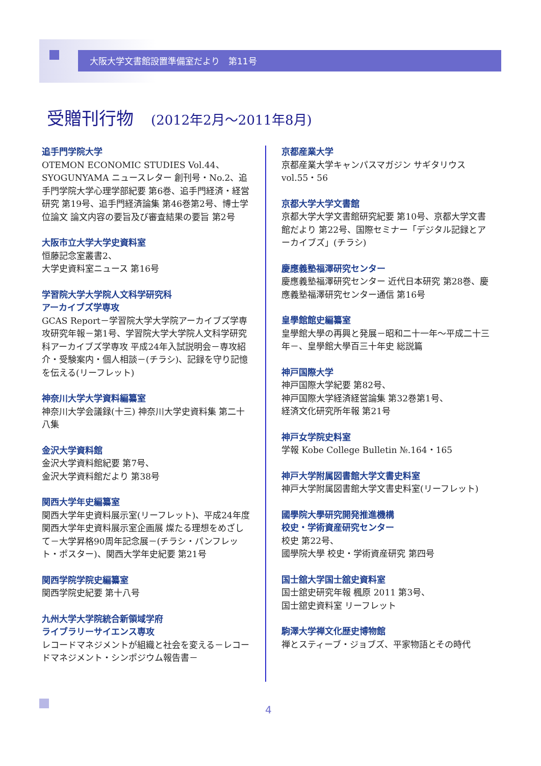大阪大学文書館設置準備室だより　第11号
受贈刊行物　(2012年2月～2011年8月)
追手門学院大学
OTEMON ECONOMIC STUDIES Vol.44、SYOGUNYAMA ニュースレター 創刊号・No.2、追手門学院大学心理学部紀要 第6巻、追手門経済・経営研究 第19号、追手門経済論集 第46巻第2号、博士学位論文 論文内容の要旨及び審査結果の要旨 第2号
大阪市立大学大学史資料室
恒藤記念室叢書2、
大学史資料室ニュース 第16号
学習院大学大学院人文科学研究科
アーカイブズ学専攻
GCAS Report－学習院大学大学院アーカイブズ学専攻研究年報－第1号、学習院大学大学院人文科学研究科アーカイブズ学専攻 平成24年入試説明会－専攻紹介・受験案内・個人相談－(チラシ)、記録を守り記憶を伝える(リーフレット)
神奈川大学大学資料編纂室
神奈川大学会議録(十三) 神奈川大学史資料集 第二十八集
金沢大学資料館
金沢大学資料館紀要 第7号、
金沢大学資料館だより 第38号
関西大学年史編纂室
関西大学年史資料展示室(リーフレット)、平成24年度関西大学年史資料展示室企画展 燦たる理想をめざして－大学昇格90周年記念展－(チラシ・パンフレット・ポスター)、関西大学年史紀要 第21号
関西学院学院史編纂室
関西学院史紀要 第十八号
九州大学大学院統合新領域学府
ライブラリーサイエンス専攻
レコードマネジメントが組織と社会を変える－レコードマネジメント・シンポジウム報告書－
京都産業大学
京都産業大学キャンパスマガジン サギタリウス vol.55・56
京都大学大学文書館
京都大学大学文書館研究紀要 第10号、京都大学文書館だより 第22号、国際セミナー「デジタル記録とアーカイブズ」(チラシ)
慶應義塾福澤研究センター
慶應義塾福澤研究センター 近代日本研究 第28巻、慶應義塾福澤研究センター通信 第16号
皇學館館史編纂室
皇學館大學の再興と発展－昭和二十一年～平成二十三年－、皇學館大學百三十年史 総説篇
神戸国際大学
神戸国際大学紀要 第82号、
神戸国際大学経済経営論集 第32巻第1号、
経済文化研究所年報 第21号
神戸女学院史料室
学報 Kobe College Bulletin №.164・165
神戸大学附属図書館大学文書史料室
神戸大学附属図書館大学文書史料室(リーフレット)
國學院大學研究開発推進機構
校史・学術資産研究センター
校史 第22号、
國學院大學 校史・学術資産研究 第四号
国士舘大学国士舘史資料室
国士舘史研究年報 楓原 2011 第3号、
国士舘史資料室 リーフレット
駒澤大学禅文化歴史博物館
禅とスティーブ・ジョブズ、平家物語とその時代
4